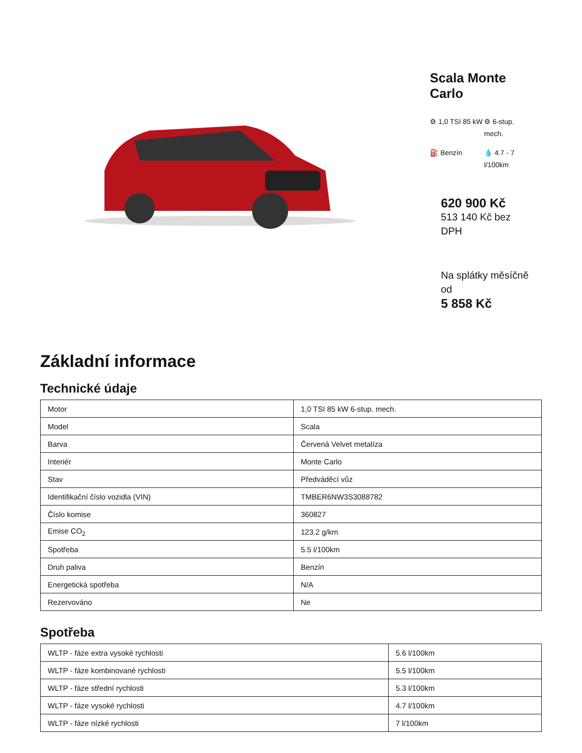Scala Monte Carlo
⚙ 1,0 TSI 85 kW
⚙ 6-stup. mech.
⛽ Benzín
💧 4.7 - 7 l/100km
620 900 Kč
513 140 Kč bez DPH
Na splátky měsíčně od
5 858 Kč
Základní informace
Technické údaje
| Motor | 1,0 TSI 85 kW 6-stup. mech. |
| Model | Scala |
| Barva | Červená Velvet metalíza |
| Interiér | Monte Carlo |
| Stav | Předváděcí vůz |
| Identifikační číslo vozidla (VIN) | TMBER6NW3S3088782 |
| Číslo komise | 360827 |
| Emise CO<sub>2</sub> | 123.2 g/km |
| Spotřeba | 5.5 l/100km |
| Druh paliva | Benzín |
| Energetická spotřeba | N/A |
| Rezervováno | Ne |
Spotřeba
| WLTP - fáze extra vysoké rychlosti | 5.6 l/100km |
| WLTP - fáze kombinované rychlosti | 5.5 l/100km |
| WLTP - fáze střední rychlosti | 5.3 l/100km |
| WLTP - fáze vysoké rychlosti | 4.7 l/100km |
| WLTP - fáze nízké rychlosti | 7 l/100km |